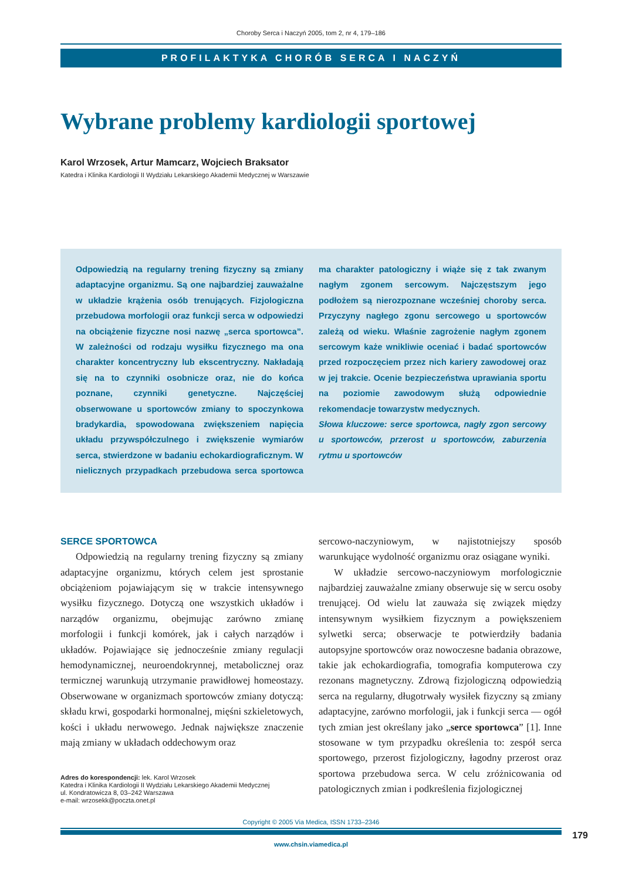Choroby Serca i Naczyń 2005, tom 2, nr 4, 179–186
PROFILAKTYKA CHORÓB SERCA I NACZYŃ
Wybrane problemy kardiologii sportowej
Karol Wrzosek, Artur Mamcarz, Wojciech Braksator
Katedra i Klinika Kardiologii II Wydziału Lekarskiego Akademii Medycznej w Warszawie
Odpowiedzią na regularny trening fizyczny są zmiany adaptacyjne organizmu. Są one najbardziej zauważalne w układzie krążenia osób trenujących. Fizjologiczna przebudowa morfologii oraz funkcji serca w odpowiedzi na obciążenie fizyczne nosi nazwę „serca sportowca”. W zależności od rodzaju wysiłku fizycznego ma ona charakter koncentryczny lub ekscentryczny. Nakładają się na to czynniki osobnicze oraz, nie do końca poznane, czynniki genetyczne. Najczęściej obserwowane u sportowców zmiany to spoczynkowa bradykardia, spowodowana zwiększeniem napięcia układu przywspółczulnego i zwiększenie wymiarów serca, stwierdzone w badaniu echokardiograficznym. W nielicznych przypadkach przebudowa serca sportowca ma charakter patologiczny i wiąże się z tak zwanym nagłym zgonem sercowym. Najczęstszym jego podłożem są nierozpoznane wcześniej choroby serca. Przyczyny nagłego zgonu sercowego u sportowców zależą od wieku. Właśnie zagrożenie nagłym zgonem sercowym każe wnikliwie oceniać i badać sportowców przed rozpoczęciem przez nich kariery zawodowej oraz w jej trakcie. Ocenie bezpieczeństwa uprawiania sportu na poziomie zawodowym służą odpowiednie rekomendacje towarzystw medycznych.
Słowa kluczowe: serce sportowca, nagły zgon sercowy u sportowców, przerost u sportowców, zaburzenia rytmu u sportowców
SERCE SPORTOWCA
Odpowiedzią na regularny trening fizyczny są zmiany adaptacyjne organizmu, których celem jest sprostanie obciążeniom pojawiającym się w trakcie intensywnego wysiłku fizycznego. Dotyczą one wszystkich układów i narządów organizmu, obejmując zarówno zmianę morfologii i funkcji komórek, jak i całych narządów i układów. Pojawiające się jednocześnie zmiany regulacji hemodynamicznej, neuroendokrynnej, metabolicznej oraz termicznej warunkują utrzymanie prawidłowej homeostazy. Obserwowane w organizmach sportowców zmiany dotyczą: składu krwi, gospodarki hormonalnej, mięśni szkieletowych, kości i układu nerwowego. Jednak największe znaczenie mają zmiany w układach oddechowym oraz
Adres do korespondencji: lek. Karol Wrzosek
Katedra i Klinika Kardiologii II Wydziału Lekarskiego Akademii Medycznej
ul. Kondratowicza 8, 03–242 Warszawa
e-mail: wrzosekk@poczta.onet.pl
sercowo-naczyniowym, w najistotniejszy sposób warunkujące wydolność organizmu oraz osiągane wyniki.
W układzie sercowo-naczyniowym morfologicznie najbardziej zauważalne zmiany obserwuje się w sercu osoby trenującej. Od wielu lat zauważa się związek między intensywnym wysiłkiem fizycznym a powiększeniem sylwetki serca; obserwacje te potwierdziły badania autopsyjne sportowców oraz nowoczesne badania obrazowe, takie jak echokardiografia, tomografia komputerowa czy rezonans magnetyczny. Zdrową fizjologiczną odpowiedzią serca na regularny, długotrwały wysiłek fizyczny są zmiany adaptacyjne, zarówno morfologii, jak i funkcji serca — ogół tych zmian jest określany jako „serce sportowca” [1]. Inne stosowane w tym przypadku określenia to: zespół serca sportowego, przerost fizjologiczny, łagodny przerost oraz sportowa przebudowa serca. W celu zróżnicowania od patologicznych zmian i podkreślenia fizjologicznej
Copyright © 2005 Via Medica, ISSN 1733–2346
179
www.chsin.viamedica.pl